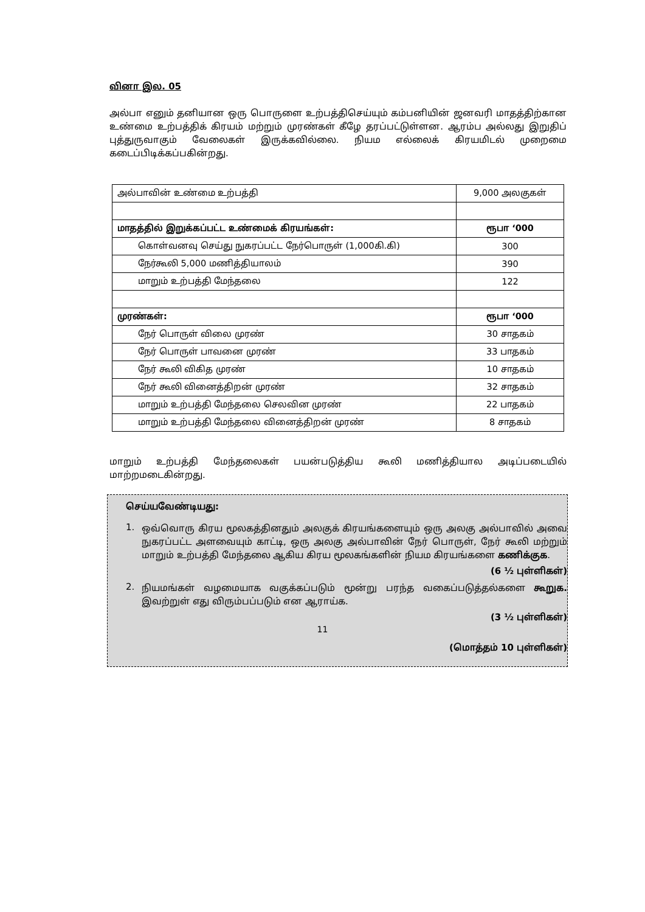வினா இல. 05
அல்பா எனும் தனியான ஒரு பொருளை உற்பத்திசெய்யும் கம்பனியின் ஜனவரி மாதத்திற்கான உண்மை உற்பத்திக் கிரயம் மற்றும் முரண்கள் கீழே தரப்பட்டுள்ளன. ஆரம்ப அல்லது இறுதிப் புத்துருவாகும் வேலைகள் இருக்கவில்லை. நியம எல்லைக் கிரயமிடல் முறைமை கடைப்பிடிக்கப்பகின்றது.
| அல்பாவின் உண்மை உற்பத்தி | 9,000 அலகுகள் |
| மாதத்தில் இறுக்கப்பட்ட உண்மைக் கிரயங்கள்: | ரூபா ‘000 |
| கொள்வனவு செய்து நுகரப்பட்ட நேர்பொருள் (1,000கி.கி) | 300 |
| நேர்கூலி 5,000 மணித்தியாலம் | 390 |
| மாறும் உற்பத்தி மேந்தலை | 122 |
| முரண்கள்: | ரூபா ‘000 |
| நேர் பொருள் விலை முரண் | 30 சாதகம் |
| நேர் பொருள் பாவனை முரண் | 33 பாதகம் |
| நேர் கூலி விகித முரண் | 10 சாதகம் |
| நேர் கூலி வினைத்திறன் முரண் | 32 சாதகம் |
| மாறும் உற்பத்தி மேந்தலை செலவின முரண் | 22 பாதகம் |
| மாறும் உற்பத்தி மேந்தலை வினைத்திறன் முரண் | 8 சாதகம் |
மாறும் உற்பத்தி மேந்தலைகள் பயன்படுத்திய கூலி மணித்தியால அடிப்படையில் மாற்றமடைகின்றது.
செய்யவேண்டியது:
1.
ஒவ்வொரு கிரய மூலகத்தினதும் அலகுக் கிரயங்களையும் ஒரு அலகு அல்பாவில் அவை நுகரப்பட்ட அளவையும் காட்டி, ஒரு அலகு அல்பாவின் நேர் பொருள், நேர் கூலி மற்றும் மாறும் உற்பத்தி மேந்தலை ஆகிய கிரய மூலகங்களின் நியம கிரயங்களை கணிக்குக.
(6 ½ புள்ளிகள்)
2.
நியமங்கள் வழமையாக வகுக்கப்படும் மூன்று பரந்த வகைப்படுத்தல்களை கூறுக. இவற்றுள் எது விரும்பப்படும் என ஆராய்க.
(3 ½ புள்ளிகள்)
(மொத்தம் 10 புள்ளிகள்)
11